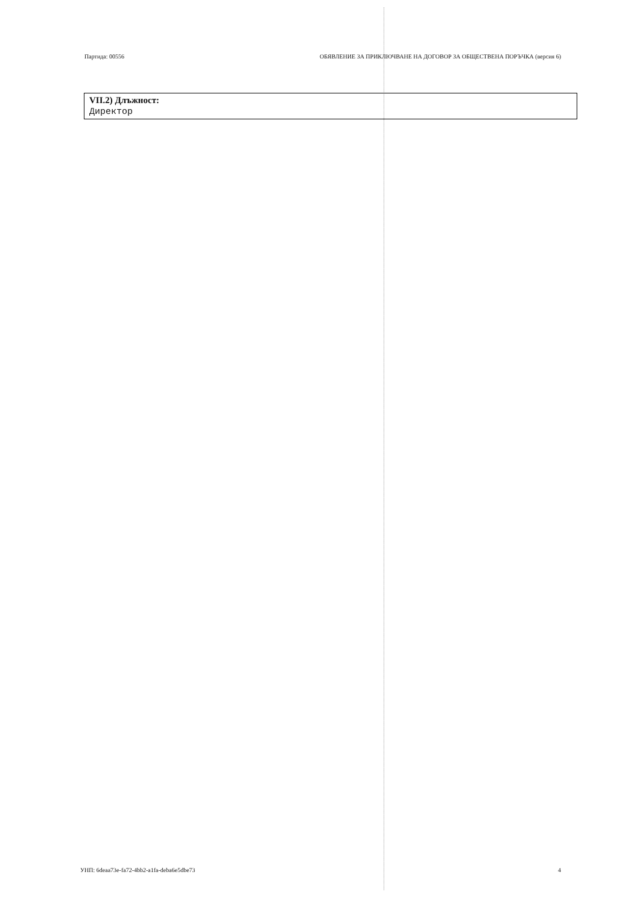Партида: 00556 ОБЯВЛЕНИЕ ЗА ПРИКЛЮЧВАНЕ НА ДОГОВОР ЗА ОБЩЕСТВЕНА ПОРЪЧКА (версия 6)
VII.2) Длъжност:
Директор
УНП: 6deaa73e-fa72-4bb2-a1fa-deba6e5dbe73 4